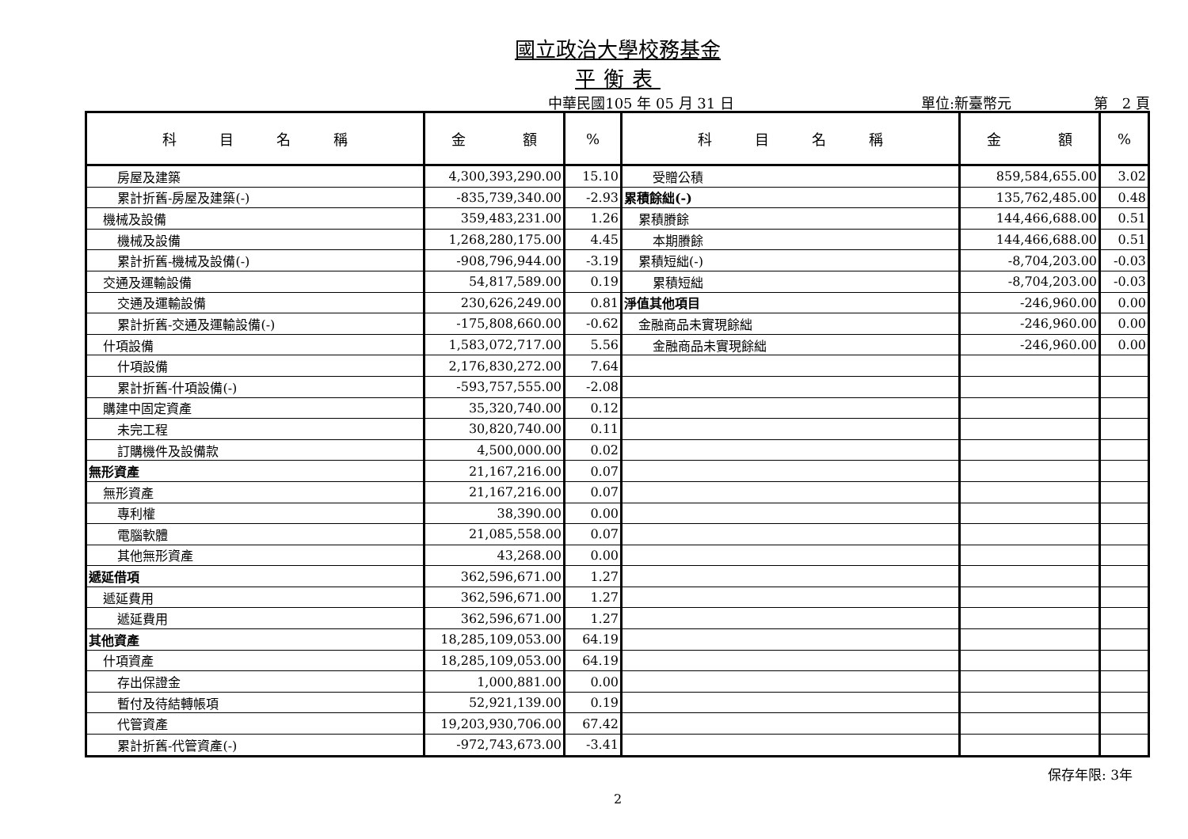國立政治大學校務基金
平衡表
中華民國105 年 05 月 31 日 單位:新臺幣元 第　2 頁
| 科 目 名 稱 | 金 額 | % | 科 目 名 稱 | 金 額 | % |
| --- | --- | --- | --- | --- | --- |
| 房屋及建築 | 4,300,393,290.00 | 15.10 | 受贈公積 | 859,584,655.00 | 3.02 |
| 累計折舊-房屋及建築(-) | -835,739,340.00 | -2.93 | 累積餘絀(-) | 135,762,485.00 | 0.48 |
| 機械及設備 | 359,483,231.00 | 1.26 | 累積賸餘 | 144,466,688.00 | 0.51 |
| 機械及設備 | 1,268,280,175.00 | 4.45 | 本期賸餘 | 144,466,688.00 | 0.51 |
| 累計折舊-機械及設備(-) | -908,796,944.00 | -3.19 | 累積短絀(-) | -8,704,203.00 | -0.03 |
| 交通及運輸設備 | 54,817,589.00 | 0.19 | 累積短絀 | -8,704,203.00 | -0.03 |
| 交通及運輸設備 | 230,626,249.00 | 0.81 | 淨值其他項目 | -246,960.00 | 0.00 |
| 累計折舊-交通及運輸設備(-) | -175,808,660.00 | -0.62 | 金融商品未實現餘絀 | -246,960.00 | 0.00 |
| 什項設備 | 1,583,072,717.00 | 5.56 | 金融商品未實現餘絀 | -246,960.00 | 0.00 |
| 什項設備 | 2,176,830,272.00 | 7.64 | | | |
| 累計折舊-什項設備(-) | -593,757,555.00 | -2.08 | | | |
| 購建中固定資產 | 35,320,740.00 | 0.12 | | | |
| 未完工程 | 30,820,740.00 | 0.11 | | | |
| 訂購機件及設備款 | 4,500,000.00 | 0.02 | | | |
| 無形資產 | 21,167,216.00 | 0.07 | | | |
| 無形資產 | 21,167,216.00 | 0.07 | | | |
| 專利權 | 38,390.00 | 0.00 | | | |
| 電腦軟體 | 21,085,558.00 | 0.07 | | | |
| 其他無形資產 | 43,268.00 | 0.00 | | | |
| 遞延借項 | 362,596,671.00 | 1.27 | | | |
| 遞延費用 | 362,596,671.00 | 1.27 | | | |
| 遞延費用 | 362,596,671.00 | 1.27 | | | |
| 其他資產 | 18,285,109,053.00 | 64.19 | | | |
| 什項資產 | 18,285,109,053.00 | 64.19 | | | |
| 存出保證金 | 1,000,881.00 | 0.00 | | | |
| 暫付及待結轉帳項 | 52,921,139.00 | 0.19 | | | |
| 代管資產 | 19,203,930,706.00 | 67.42 | | | |
| 累計折舊-代管資產(-) | -972,743,673.00 | -3.41 | | | |
保存年限: 3年
2